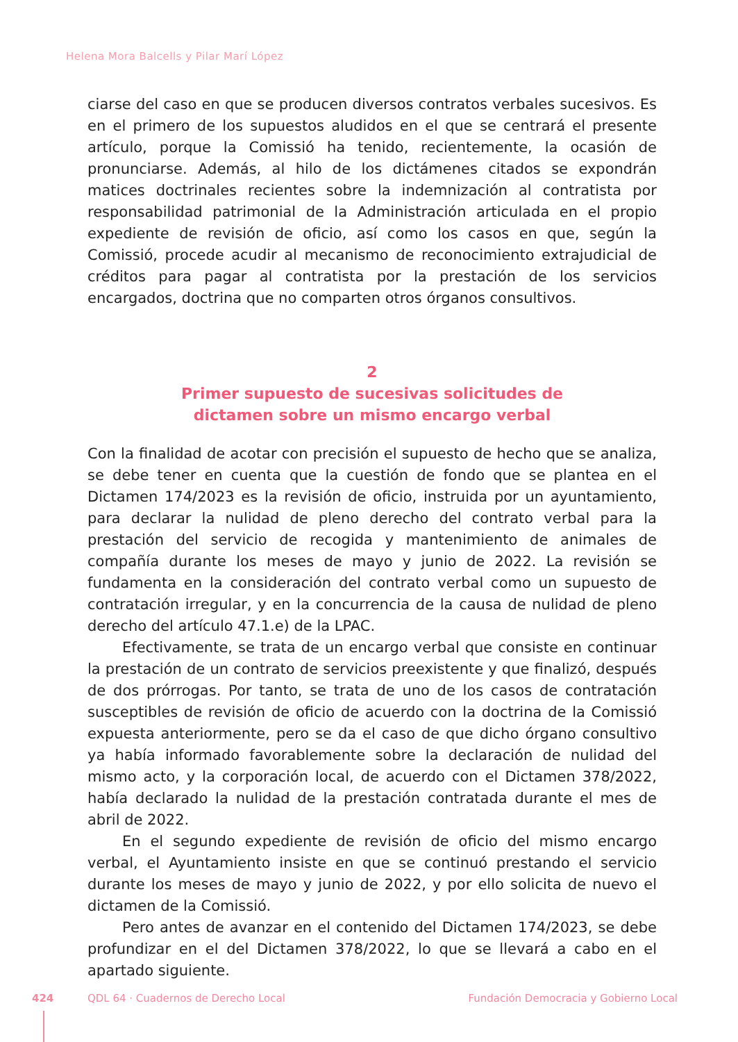Helena Mora Balcells y Pilar Marí López
ciarse del caso en que se producen diversos contratos verbales sucesivos. Es en el primero de los supuestos aludidos en el que se centrará el presente artículo, porque la Comissió ha tenido, recientemente, la ocasión de pronunciarse. Además, al hilo de los dictámenes citados se expondrán matices doctrinales recientes sobre la indemnización al contratista por responsabilidad patrimonial de la Administración articulada en el propio expediente de revisión de oficio, así como los casos en que, según la Comissió, procede acudir al mecanismo de reconocimiento extrajudicial de créditos para pagar al contratista por la prestación de los servicios encargados, doctrina que no comparten otros órganos consultivos.
2
Primer supuesto de sucesivas solicitudes de
dictamen sobre un mismo encargo verbal
Con la finalidad de acotar con precisión el supuesto de hecho que se analiza, se debe tener en cuenta que la cuestión de fondo que se plantea en el Dictamen 174/2023 es la revisión de oficio, instruida por un ayuntamiento, para declarar la nulidad de pleno derecho del contrato verbal para la prestación del servicio de recogida y mantenimiento de animales de compañía durante los meses de mayo y junio de 2022. La revisión se fundamenta en la consideración del contrato verbal como un supuesto de contratación irregular, y en la concurrencia de la causa de nulidad de pleno derecho del artículo 47.1.e) de la LPAC.
Efectivamente, se trata de un encargo verbal que consiste en continuar la prestación de un contrato de servicios preexistente y que finalizó, después de dos prórrogas. Por tanto, se trata de uno de los casos de contratación susceptibles de revisión de oficio de acuerdo con la doctrina de la Comissió expuesta anteriormente, pero se da el caso de que dicho órgano consultivo ya había informado favorablemente sobre la declaración de nulidad del mismo acto, y la corporación local, de acuerdo con el Dictamen 378/2022, había declarado la nulidad de la prestación contratada durante el mes de abril de 2022.
En el segundo expediente de revisión de oficio del mismo encargo verbal, el Ayuntamiento insiste en que se continuó prestando el servicio durante los meses de mayo y junio de 2022, y por ello solicita de nuevo el dictamen de la Comissió.
Pero antes de avanzar en el contenido del Dictamen 174/2023, se debe profundizar en el del Dictamen 378/2022, lo que se llevará a cabo en el apartado siguiente.
424 QDL 64 · Cuadernos de Derecho Local Fundación Democracia y Gobierno Local